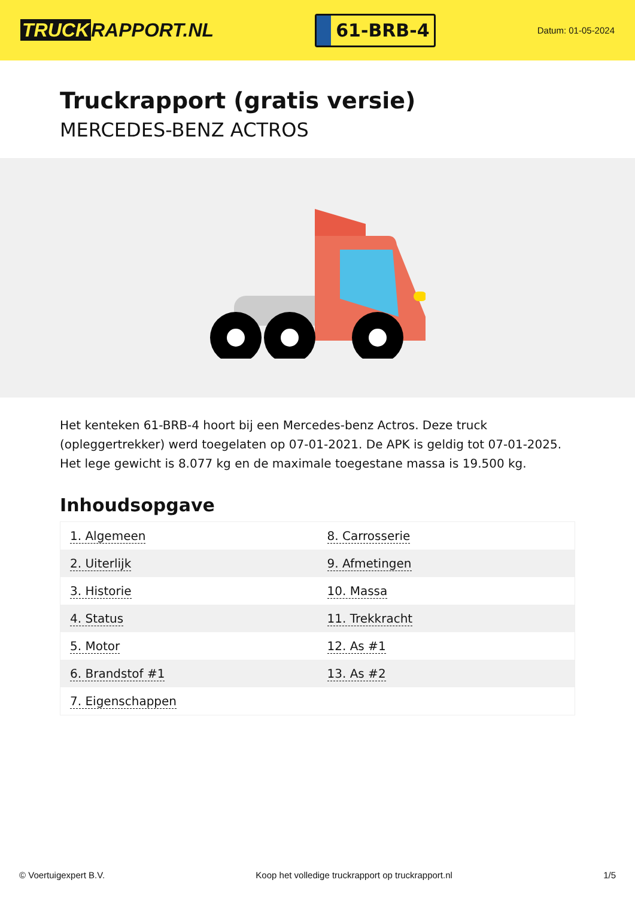TRUCK RAPPORT.NL
61-BRB-4
Datum: 01-05-2024
Truckrapport (gratis versie)
MERCEDES-BENZ ACTROS
Het kenteken 61-BRB-4 hoort bij een Mercedes-benz Actros. Deze truck (opleggertrekker) werd toegelaten op 07-01-2021. De APK is geldig tot 07-01-2025. Het lege gewicht is 8.077 kg en de maximale toegestane massa is 19.500 kg.
Inhoudsopgave
| 1. Algemeen | 8. Carrosserie |
| 2. Uiterlijk | 9. Afmetingen |
| 3. Historie | 10. Massa |
| 4. Status | 11. Trekkracht |
| 5. Motor | 12. As #1 |
| 6. Brandstof #1 | 13. As #2 |
| 7. Eigenschappen | |
© Voertuigexpert B.V. Koop het volledige truckrapport op truckrapport.nl 1/5